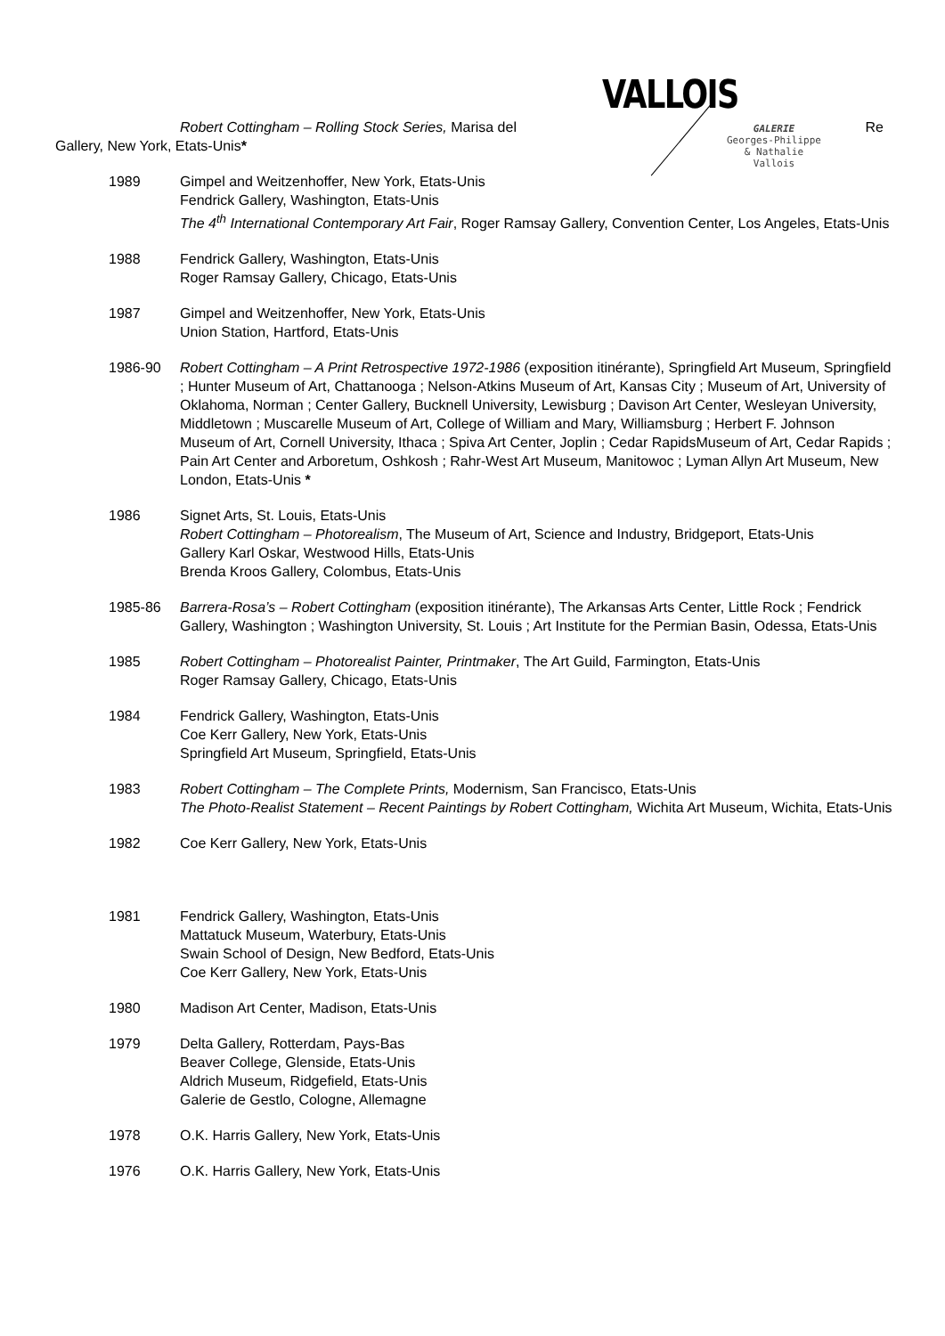VALLOIS
GALERIE
Georges-Philippe
& Nathalie
Vallois
Robert Cottingham – Rolling Stock Series, Marisa del Re
Gallery, New York, Etats-Unis*
1989 Gimpel and Weitzenhoffer, New York, Etats-Unis
Fendrick Gallery, Washington, Etats-Unis
The 4<sup>th</sup> International Contemporary Art Fair, Roger Ramsay Gallery, Convention Center, Los Angeles, Etats-Unis
1988 Fendrick Gallery, Washington, Etats-Unis
Roger Ramsay Gallery, Chicago, Etats-Unis
1987 Gimpel and Weitzenhoffer, New York, Etats-Unis
Union Station, Hartford, Etats-Unis
1986-90 Robert Cottingham – A Print Retrospective 1972-1986 (exposition itinérante), Springfield Art Museum, Springfield ; Hunter Museum of Art, Chattanooga ; Nelson-Atkins Museum of Art, Kansas City ; Museum of Art, University of Oklahoma, Norman ; Center Gallery, Bucknell University, Lewisburg ; Davison Art Center, Wesleyan University, Middletown ; Muscarelle Museum of Art, College of William and Mary, Williamsburg ; Herbert F. Johnson Museum of Art, Cornell University, Ithaca ; Spiva Art Center, Joplin ; Cedar RapidsMuseum of Art, Cedar Rapids ; Pain Art Center and Arboretum, Oshkosh ; Rahr-West Art Museum, Manitowoc ; Lyman Allyn Art Museum, New London, Etats-Unis *
1986 Signet Arts, St. Louis, Etats-Unis
Robert Cottingham – Photorealism, The Museum of Art, Science and Industry, Bridgeport, Etats-Unis
Gallery Karl Oskar, Westwood Hills, Etats-Unis
Brenda Kroos Gallery, Colombus, Etats-Unis
1985-86 Barrera-Rosa’s – Robert Cottingham (exposition itinérante), The Arkansas Arts Center, Little Rock ; Fendrick Gallery, Washington ; Washington University, St. Louis ; Art Institute for the Permian Basin, Odessa, Etats-Unis
1985 Robert Cottingham – Photorealist Painter, Printmaker, The Art Guild, Farmington, Etats-Unis
Roger Ramsay Gallery, Chicago, Etats-Unis
1984 Fendrick Gallery, Washington, Etats-Unis
Coe Kerr Gallery, New York, Etats-Unis
Springfield Art Museum, Springfield, Etats-Unis
1983 Robert Cottingham – The Complete Prints, Modernism, San Francisco, Etats-Unis
The Photo-Realist Statement – Recent Paintings by Robert Cottingham, Wichita Art Museum, Wichita, Etats-Unis
1982 Coe Kerr Gallery, New York, Etats-Unis
1981 Fendrick Gallery, Washington, Etats-Unis
Mattatuck Museum, Waterbury, Etats-Unis
Swain School of Design, New Bedford, Etats-Unis
Coe Kerr Gallery, New York, Etats-Unis
1980 Madison Art Center, Madison, Etats-Unis
1979 Delta Gallery, Rotterdam, Pays-Bas
Beaver College, Glenside, Etats-Unis
Aldrich Museum, Ridgefield, Etats-Unis
Galerie de Gestlo, Cologne, Allemagne
1978 O.K. Harris Gallery, New York, Etats-Unis
1976 O.K. Harris Gallery, New York, Etats-Unis